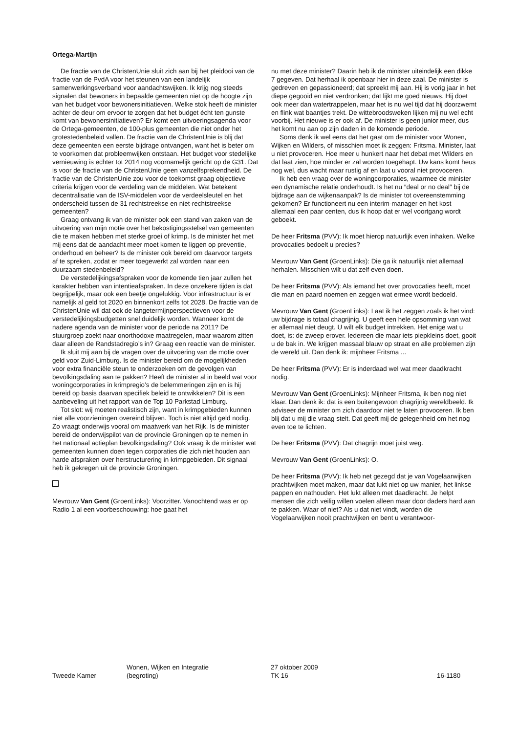Ortega-Martijn
De fractie van de ChristenUnie sluit zich aan bij het pleidooi van de fractie van de PvdA voor het steunen van een landelijk samenwerkingsverband voor aandachtswijken. Ik krijg nog steeds signalen dat bewoners in bepaalde gemeenten niet op de hoogte zijn van het budget voor bewonersinitiatieven. Welke stok heeft de minister achter de deur om ervoor te zorgen dat het budget écht ten gunste komt van bewonersinitiatieven? Er komt een uitvoeringsagenda voor de Ortega-gemeenten, de 100-plus gemeenten die niet onder het grotestedenbeleid vallen. De fractie van de ChristenUnie is blij dat deze gemeenten een eerste bijdrage ontvangen, want het is beter om te voorkomen dat probleemwijken ontstaan. Het budget voor stedelijke vernieuwing is echter tot 2014 nog voornamelijk gericht op de G31. Dat is voor de fractie van de ChristenUnie geen vanzelfsprekendheid. De fractie van de ChristenUnie zou voor de toekomst graag objectieve criteria krijgen voor de verdeling van de middelen. Wat betekent decentralisatie van de ISV-middelen voor de verdeelsleutel en het onderscheid tussen de 31 rechtstreekse en niet-rechtstreekse gemeenten?
Graag ontvang ik van de minister ook een stand van zaken van de uitvoering van mijn motie over het bekostigingsstelsel van gemeenten die te maken hebben met sterke groei of krimp. Is de minister het met mij eens dat de aandacht meer moet komen te liggen op preventie, onderhoud en beheer? Is de minister ook bereid om daarvoor targets af te spreken, zodat er meer toegewerkt zal worden naar een duurzaam stedenbeleid?
De verstedelijkingsafspraken voor de komende tien jaar zullen het karakter hebben van intentieafspraken. In deze onzekere tijden is dat begrijpelijk, maar ook een beetje ongelukkig. Voor infrastructuur is er namelijk al geld tot 2020 en binnenkort zelfs tot 2028. De fractie van de ChristenUnie wil dat ook de langetermijnperspectieven voor de verstedelijkingsbudgetten snel duidelijk worden. Wanneer komt de nadere agenda van de minister voor de periode na 2011? De stuurgroep zoekt naar onorthodoxe maatregelen, maar waarom zitten daar alleen de Randstadregio’s in? Graag een reactie van de minister.
Ik sluit mij aan bij de vragen over de uitvoering van de motie over geld voor Zuid-Limburg. Is de minister bereid om de mogelijkheden voor extra financiële steun te onderzoeken om de gevolgen van bevolkingsdaling aan te pakken? Heeft de minister al in beeld wat voor woningcorporaties in krimpregio’s de belemmeringen zijn en is hij bereid op basis daarvan specifiek beleid te ontwikkelen? Dit is een aanbeveling uit het rapport van de Top 10 Parkstad Limburg.
Tot slot: wij moeten realistisch zijn, want in krimpgebieden kunnen niet alle voorzieningen overeind blijven. Toch is niet altijd geld nodig. Zo vraagt onderwijs vooral om maatwerk van het Rijk. Is de minister bereid de onderwijspilot van de provincie Groningen op te nemen in het nationaal actieplan bevolkingsdaling? Ook vraag ik de minister wat gemeenten kunnen doen tegen corporaties die zich niet houden aan harde afspraken over herstructurering in krimpgebieden. Dit signaal heb ik gekregen uit de provincie Groningen.
Mevrouw Van Gent (GroenLinks): Voorzitter. Vanochtend was er op Radio 1 al een voorbeschouwing: hoe gaat het
nu met deze minister? Daarin heb ik de minister uiteindelijk een dikke 7 gegeven. Dat herhaal ik openbaar hier in deze zaal. De minister is gedreven en gepassioneerd; dat spreekt mij aan. Hij is vorig jaar in het diepe gegooid en niet verdronken; dat lijkt me goed nieuws. Hij doet ook meer dan watertrappelen, maar het is nu wel tijd dat hij doorzwemt en flink wat baantjes trekt. De wittebroodsweken lijken mij nu wel echt voorbij. Het nieuwe is er ook af. De minister is geen junior meer, dus het komt nu aan op zijn daden in de komende periode.
Soms denk ik wel eens dat het gaat om de minister voor Wonen, Wijken en Wilders, of misschien moet ik zeggen: Fritsma. Minister, laat u niet provoceren. Hoe meer u hunkert naar het debat met Wilders en dat laat zien, hoe minder er zal worden toegehapt. Uw kans komt heus nog wel, dus wacht maar rustig af en laat u vooral niet provoceren.
Ik heb een vraag over de woningcorporaties, waarmee de minister een dynamische relatie onderhoudt. Is het nu ″deal or no deal″ bij de bijdrage aan de wijkenaanpak? Is de minister tot overeenstemming gekomen? Er functioneert nu een interim-manager en het kost allemaal een paar centen, dus ik hoop dat er wel voortgang wordt geboekt.
De heer Fritsma (PVV): Ik moet hierop natuurlijk even inhaken. Welke provocaties bedoelt u precies?
Mevrouw Van Gent (GroenLinks): Die ga ik natuurlijk niet allemaal herhalen. Misschien wilt u dat zelf even doen.
De heer Fritsma (PVV): Als iemand het over provocaties heeft, moet die man en paard noemen en zeggen wat ermee wordt bedoeld.
Mevrouw Van Gent (GroenLinks): Laat ik het zeggen zoals ik het vind: uw bijdrage is totaal chagrijnig. U geeft een hele opsomming van wat er allemaal niet deugt. U wilt elk budget intrekken. Het enige wat u doet, is: de zweep erover. Iedereen die maar iets piepkleins doet, gooit u de bak in. We krijgen massaal blauw op straat en alle problemen zijn de wereld uit. Dan denk ik: mijnheer Fritsma ...
De heer Fritsma (PVV): Er is inderdaad wel wat meer daadkracht nodig.
Mevrouw Van Gent (GroenLinks): Mijnheer Fritsma, ik ben nog niet klaar. Dan denk ik: dat is een buitengewoon chagrijnig wereldbeeld. Ik adviseer de minister om zich daardoor niet te laten provoceren. Ik ben blij dat u mij die vraag stelt. Dat geeft mij de gelegenheid om het nog even toe te lichten.
De heer Fritsma (PVV): Dat chagrijn moet juist weg.
Mevrouw Van Gent (GroenLinks): O.
De heer Fritsma (PVV): Ik heb net gezegd dat je van Vogelaarwijken prachtwijken moet maken, maar dat lukt niet op uw manier, het linkse pappen en nathouden. Het lukt alleen met daadkracht. Je helpt mensen die zich veilig willen voelen alleen maar door daders hard aan te pakken. Waar of niet? Als u dat niet vindt, worden die Vogelaarwijken nooit prachtwijken en bent u verantwoor-
Tweede Kamer
Wonen, Wijken en Integratie
(begroting)
27 oktober 2009
TK 16
16-1180